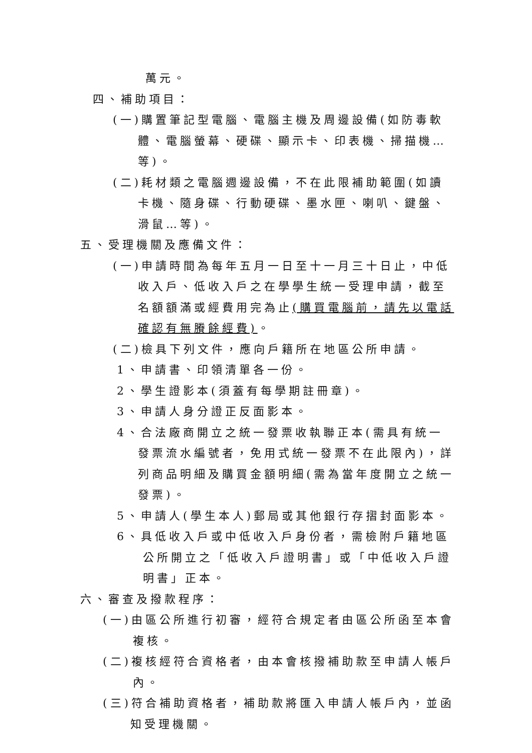萬元。
四、補助項目：
(一)購置筆記型電腦、電腦主機及周邊設備(如防毒軟體、電腦螢幕、硬碟、顯示卡、印表機、掃描機…等)。
(二)耗材類之電腦週邊設備，不在此限補助範圍(如讀卡機、隨身碟、行動硬碟、墨水匣、喇叭、鍵盤、滑鼠…等)。
五、受理機關及應備文件：
(一)申請時間為每年五月一日至十一月三十日止，中低收入戶、低收入戶之在學學生統一受理申請，截至名額額滿或經費用完為止(購買電腦前，請先以電話確認有無賸餘經費)。
(二)檢具下列文件，應向戶籍所在地區公所申請。
1、申請書、印領清單各一份。
2、學生證影本(須蓋有每學期註冊章)。
3、申請人身分證正反面影本。
4、合法廠商開立之統一發票收執聯正本(需具有統一發票流水編號者，免用式統一發票不在此限內)，詳列商品明細及購買金額明細(需為當年度開立之統一發票)。
5、申請人(學生本人)郵局或其他銀行存摺封面影本。
6、具低收入戶或中低收入戶身份者，需檢附戶籍地區公所開立之「低收入戶證明書」或「中低收入戶證明書」正本。
六、審查及撥款程序：
(一)由區公所進行初審，經符合規定者由區公所函至本會複核。
(二)複核經符合資格者，由本會核撥補助款至申請人帳戶內。
(三)符合補助資格者，補助款將匯入申請人帳戶內，並函知受理機關。